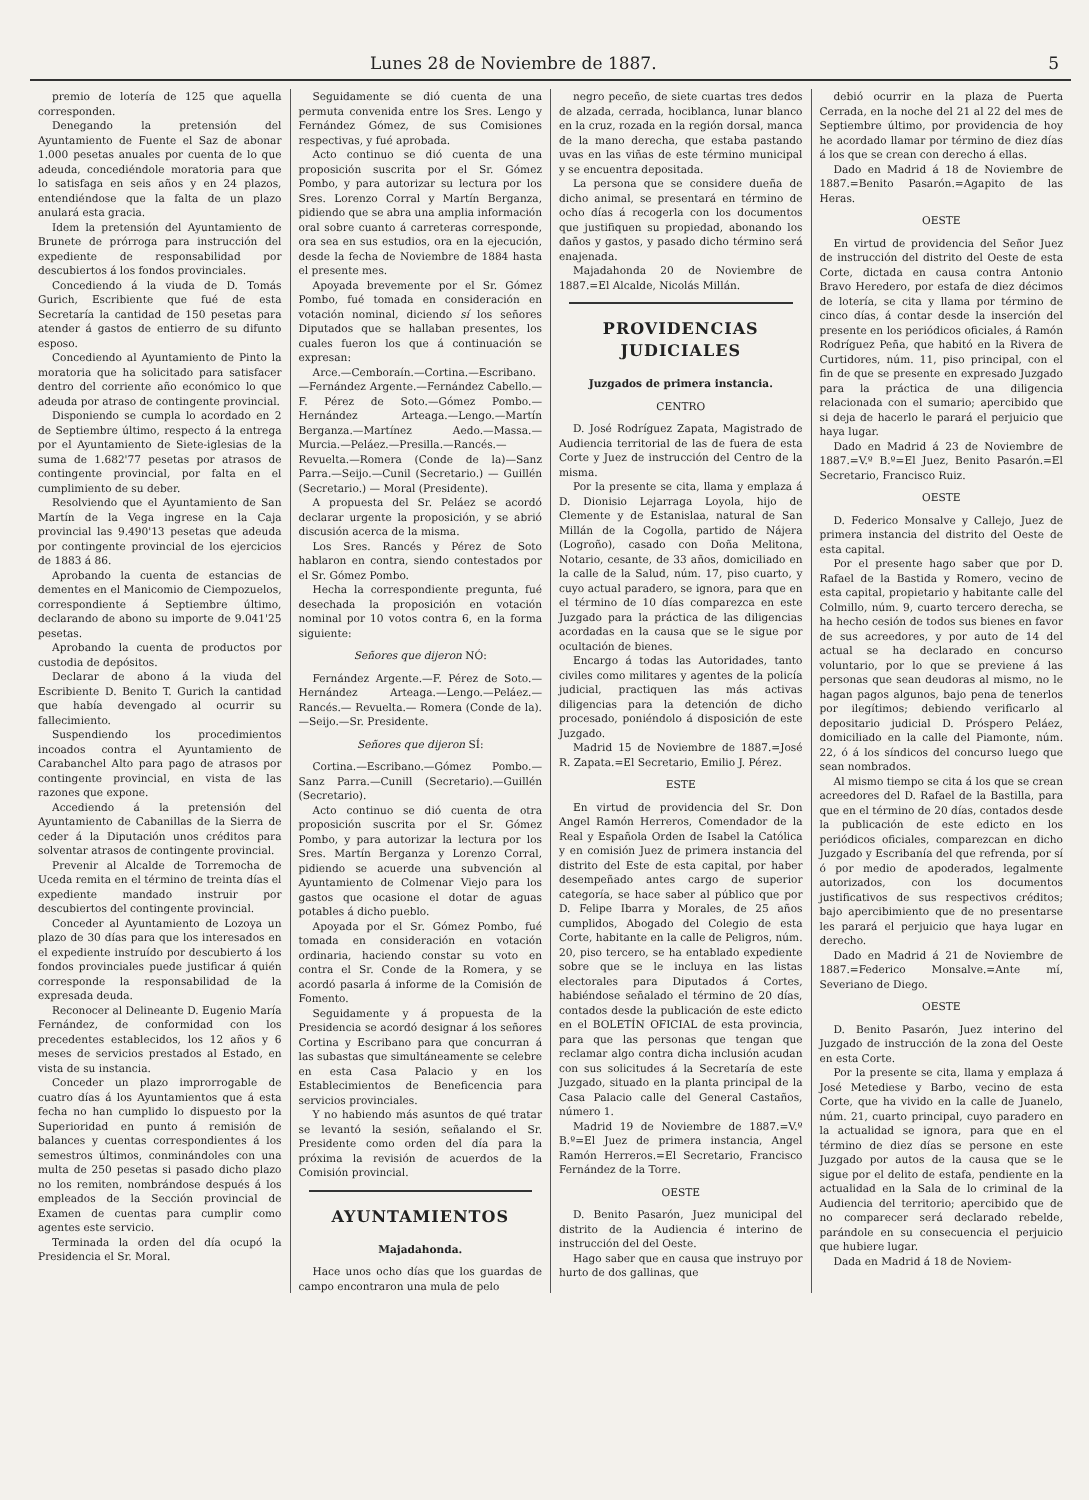Lunes 28 de Noviembre de 1887. 5
premio de lotería de 125 que aquella corresponden.
Denegando la pretensión del Ayuntamiento de Fuente el Saz de abonar 1.000 pesetas anuales por cuenta de lo que adeuda, concediéndole moratoria para que lo satisfaga en seis años y en 24 plazos, entendiéndose que la falta de un plazo anulará esta gracia.
Idem la pretensión del Ayuntamiento de Brunete de prórroga para instrucción del expediente de responsabilidad por descubiertos á los fondos provinciales.
Concediendo á la viuda de D. Tomás Gurich, Escribiente que fué de esta Secretaría la cantidad de 150 pesetas para atender á gastos de entierro de su difunto esposo.
Concediendo al Ayuntamiento de Pinto la moratoria que ha solicitado para satisfacer dentro del corriente año económico lo que adeuda por atraso de contingente provincial.
Disponiendo se cumpla lo acordado en 2 de Septiembre último, respecto á la entrega por el Ayuntamiento de Siete-iglesias de la suma de 1.682'77 pesetas por atrasos de contingente provincial, por falta en el cumplimiento de su deber.
Resolviendo que el Ayuntamiento de San Martín de la Vega ingrese en la Caja provincial las 9.490'13 pesetas que adeuda por contingente provincial de los ejercicios de 1883 á 86.
Aprobando la cuenta de estancias de dementes en el Manicomio de Ciempozuelos, correspondiente á Septiembre último, declarando de abono su importe de 9.041'25 pesetas.
Aprobando la cuenta de productos por custodia de depósitos.
Declarar de abono á la viuda del Escribiente D. Benito T. Gurich la cantidad que había devengado al ocurrir su fallecimiento.
Suspendiendo los procedimientos incoados contra el Ayuntamiento de Carabanchel Alto para pago de atrasos por contingente provincial, en vista de las razones que expone.
Accediendo á la pretensión del Ayuntamiento de Cabanillas de la Sierra de ceder á la Diputación unos créditos para solventar atrasos de contingente provincial.
Prevenir al Alcalde de Torremocha de Uceda remita en el término de treinta días el expediente mandado instruir por descubiertos del contingente provincial.
Conceder al Ayuntamiento de Lozoya un plazo de 30 días para que los interesados en el expediente instruído por descubierto á los fondos provinciales puede justificar á quién corresponde la responsabilidad de la expresada deuda.
Reconocer al Delineante D. Eugenio María Fernández, de conformidad con los precedentes establecidos, los 12 años y 6 meses de servicios prestados al Estado, en vista de su instancia.
Conceder un plazo improrrogable de cuatro días á los Ayuntamientos que á esta fecha no han cumplido lo dispuesto por la Superioridad en punto á remisión de balances y cuentas correspondientes á los semestros últimos, conminándoles con una multa de 250 pesetas si pasado dicho plazo no los remiten, nombrándose después á los empleados de la Sección provincial de Examen de cuentas para cumplir como agentes este servicio.
Terminada la orden del día ocupó la Presidencia el Sr. Moral.
Seguidamente se dió cuenta de una permuta convenida entre los Sres. Lengo y Fernández Gómez, de sus Comisiones respectivas, y fué aprobada.
Acto continuo se dió cuenta de una proposición suscrita por el Sr. Gómez Pombo, y para autorizar su lectura por los Sres. Lorenzo Corral y Martín Berganza, pidiendo que se abra una amplia información oral sobre cuanto á carreteras corresponde, ora sea en sus estudios, ora en la ejecución, desde la fecha de Noviembre de 1884 hasta el presente mes.
Apoyada brevemente por el Sr. Gómez Pombo, fué tomada en consideración en votación nominal, diciendo sí los señores Diputados que se hallaban presentes, los cuales fueron los que á continuación se expresan:
Arce.—Cemboraín.—Cortina.—Escribano.—Fernández Argente.—Fernández Cabello.—F. Pérez de Soto.—Gómez Pombo.—Hernández Arteaga.—Lengo.—Martín Berganza.—Martínez Aedo.—Massa.—Murcia.—Peláez.—Presilla.—Rancés.—Revuelta.—Romera (Conde de la)—Sanz Parra.—Seijo.—Cunil (Secretario.) — Guillén (Secretario.) — Moral (Presidente).
A propuesta del Sr. Peláez se acordó declarar urgente la proposición, y se abrió discusión acerca de la misma.
Los Sres. Rancés y Pérez de Soto hablaron en contra, siendo contestados por el Sr. Gómez Pombo.
Hecha la correspondiente pregunta, fué desechada la proposición en votación nominal por 10 votos contra 6, en la forma siguiente:
Señores que dijeron NÓ:
Fernández Argente.—F. Pérez de Soto.—Hernández Arteaga.—Lengo.—Peláez.— Rancés.— Revuelta.— Romera (Conde de la).—Seijo.—Sr. Presidente.
Señores que dijeron SÍ:
Cortina.—Escribano.—Gómez Pombo.—Sanz Parra.—Cunill (Secretario).—Guillén (Secretario).
Acto continuo se dió cuenta de otra proposición suscrita por el Sr. Gómez Pombo, y para autorizar la lectura por los Sres. Martín Berganza y Lorenzo Corral, pidiendo se acuerde una subvención al Ayuntamiento de Colmenar Viejo para los gastos que ocasione el dotar de aguas potables á dicho pueblo.
Apoyada por el Sr. Gómez Pombo, fué tomada en consideración en votación ordinaria, haciendo constar su voto en contra el Sr. Conde de la Romera, y se acordó pasarla á informe de la Comisión de Fomento.
Seguidamente y á propuesta de la Presidencia se acordó designar á los señores Cortina y Escribano para que concurran á las subastas que simultáneamente se celebre en esta Casa Palacio y en los Establecimientos de Beneficencia para servicios provinciales.
Y no habiendo más asuntos de qué tratar se levantó la sesión, señalando el Sr. Presidente como orden del día para la próxima la revisión de acuerdos de la Comisión provincial.
AYUNTAMIENTOS
Majadahonda.
Hace unos ocho días que los guardas de campo encontraron una mula de pelo
negro peceño, de siete cuartas tres dedos de alzada, cerrada, hociblanca, lunar blanco en la cruz, rozada en la región dorsal, manca de la mano derecha, que estaba pastando uvas en las viñas de este término municipal y se encuentra depositada.
La persona que se considere dueña de dicho animal, se presentará en término de ocho días á recogerla con los documentos que justifiquen su propiedad, abonando los daños y gastos, y pasado dicho término será enajenada.
Majadahonda 20 de Noviembre de 1887.=El Alcalde, Nicolás Millán.
PROVIDENCIAS JUDICIALES
Juzgados de primera instancia.
CENTRO
D. José Rodríguez Zapata, Magistrado de Audiencia territorial de las de fuera de esta Corte y Juez de instrucción del Centro de la misma.
Por la presente se cita, llama y emplaza á D. Dionisio Lejarraga Loyola, hijo de Clemente y de Estanislaa, natural de San Millán de la Cogolla, partido de Nájera (Logroño), casado con Doña Melitona, Notario, cesante, de 33 años, domiciliado en la calle de la Salud, núm. 17, piso cuarto, y cuyo actual paradero, se ignora, para que en el término de 10 días comparezca en este Juzgado para la práctica de las diligencias acordadas en la causa que se le sigue por ocultación de bienes.
Encargo á todas las Autoridades, tanto civiles como militares y agentes de la policía judicial, practiquen las más activas diligencias para la detención de dicho procesado, poniéndolo á disposición de este Juzgado.
Madrid 15 de Noviembre de 1887.=José R. Zapata.=El Secretario, Emilio J. Pérez.
ESTE
En virtud de providencia del Sr. Don Angel Ramón Herreros, Comendador de la Real y Española Orden de Isabel la Católica y en comisión Juez de primera instancia del distrito del Este de esta capital, por haber desempeñado antes cargo de superior categoría, se hace saber al público que por D. Felipe Ibarra y Morales, de 25 años cumplidos, Abogado del Colegio de esta Corte, habitante en la calle de Peligros, núm. 20, piso tercero, se ha entablado expediente sobre que se le incluya en las listas electorales para Diputados á Cortes, habiéndose señalado el término de 20 días, contados desde la publicación de este edicto en el BOLETÍN OFICIAL de esta provincia, para que las personas que tengan que reclamar algo contra dicha inclusión acudan con sus solicitudes á la Secretaría de este Juzgado, situado en la planta principal de la Casa Palacio calle del General Castaños, número 1.
Madrid 19 de Noviembre de 1887.=V.º B.º=El Juez de primera instancia, Angel Ramón Herreros.=El Secretario, Francisco Fernández de la Torre.
OESTE
D. Benito Pasarón, Juez municipal del distrito de la Audiencia é interino de instrucción del del Oeste.
Hago saber que en causa que instruyo por hurto de dos gallinas, que
debió ocurrir en la plaza de Puerta Cerrada, en la noche del 21 al 22 del mes de Septiembre último, por providencia de hoy he acordado llamar por término de diez días á los que se crean con derecho á ellas.
Dado en Madrid á 18 de Noviembre de 1887.=Benito Pasarón.=Agapito de las Heras.
OESTE
En virtud de providencia del Señor Juez de instrucción del distrito del Oeste de esta Corte, dictada en causa contra Antonio Bravo Heredero, por estafa de diez décimos de lotería, se cita y llama por término de cinco días, á contar desde la inserción del presente en los periódicos oficiales, á Ramón Rodríguez Peña, que habitó en la Rivera de Curtidores, núm. 11, piso principal, con el fin de que se presente en expresado Juzgado para la práctica de una diligencia relacionada con el sumario; apercibido que si deja de hacerlo le parará el perjuicio que haya lugar.
Dado en Madrid á 23 de Noviembre de 1887.=V.º B.º=El Juez, Benito Pasarón.=El Secretario, Francisco Ruiz.
OESTE
D. Federico Monsalve y Callejo, Juez de primera instancia del distrito del Oeste de esta capital.
Por el presente hago saber que por D. Rafael de la Bastida y Romero, vecino de esta capital, propietario y habitante calle del Colmillo, núm. 9, cuarto tercero derecha, se ha hecho cesión de todos sus bienes en favor de sus acreedores, y por auto de 14 del actual se ha declarado en concurso voluntario, por lo que se previene á las personas que sean deudoras al mismo, no le hagan pagos algunos, bajo pena de tenerlos por ilegítimos; debiendo verificarlo al depositario judicial D. Próspero Peláez, domiciliado en la calle del Piamonte, núm. 22, ó á los síndicos del concurso luego que sean nombrados.
Al mismo tiempo se cita á los que se crean acreedores del D. Rafael de la Bastilla, para que en el término de 20 días, contados desde la publicación de este edicto en los periódicos oficiales, comparezcan en dicho Juzgado y Escribanía del que refrenda, por sí ó por medio de apoderados, legalmente autorizados, con los documentos justificativos de sus respectivos créditos; bajo apercibimiento que de no presentarse les parará el perjuicio que haya lugar en derecho.
Dado en Madrid á 21 de Noviembre de 1887.=Federico Monsalve.=Ante mí, Severiano de Diego.
OESTE
D. Benito Pasarón, Juez interino del Juzgado de instrucción de la zona del Oeste en esta Corte.
Por la presente se cita, llama y emplaza á José Metediese y Barbo, vecino de esta Corte, que ha vivido en la calle de Juanelo, núm. 21, cuarto principal, cuyo paradero en la actualidad se ignora, para que en el término de diez días se persone en este Juzgado por autos de la causa que se le sigue por el delito de estafa, pendiente en la actualidad en la Sala de lo criminal de la Audiencia del territorio; apercibido que de no comparecer será declarado rebelde, parándole en su consecuencia el perjuicio que hubiere lugar.
Dada en Madrid á 18 de Noviem-